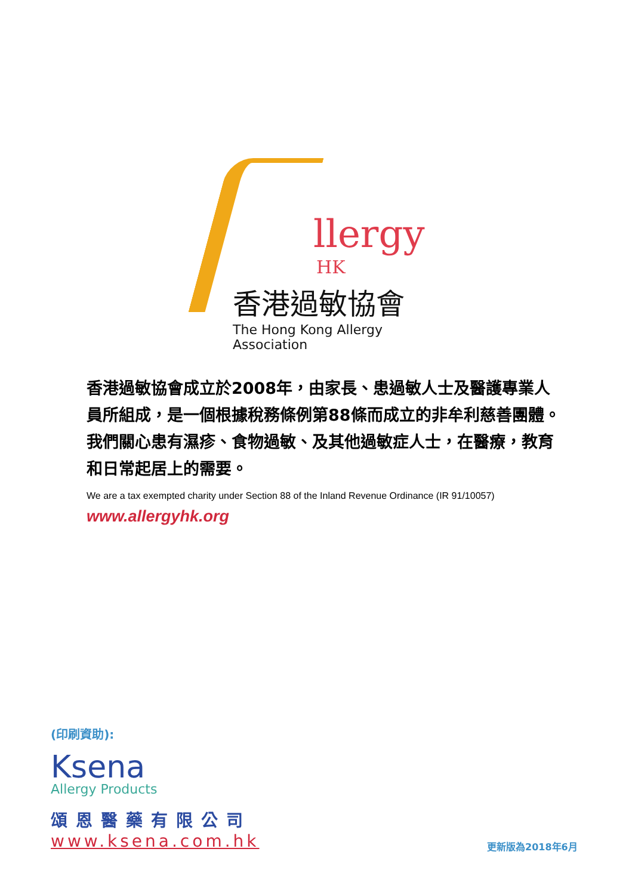llergy
HK
香港過敏協會
The Hong Kong Allergy Association
香港過敏協會成立於2008年，由家長、患過敏人士及醫護專業人員所組成，是一個根據稅務條例第88條而成立的非牟利慈善團體。我們關心患有濕疹、食物過敏、及其他過敏症人士，在醫療，教育和日常起居上的需要。
We are a tax exempted charity under Section 88 of the Inland Revenue Ordinance (IR 91/10057)
www.allergyhk.org
(印刷資助):
Ksena
Allergy Products
頌恩醫藥有限公司
www.ksena.com.hk
更新版為2018年6月